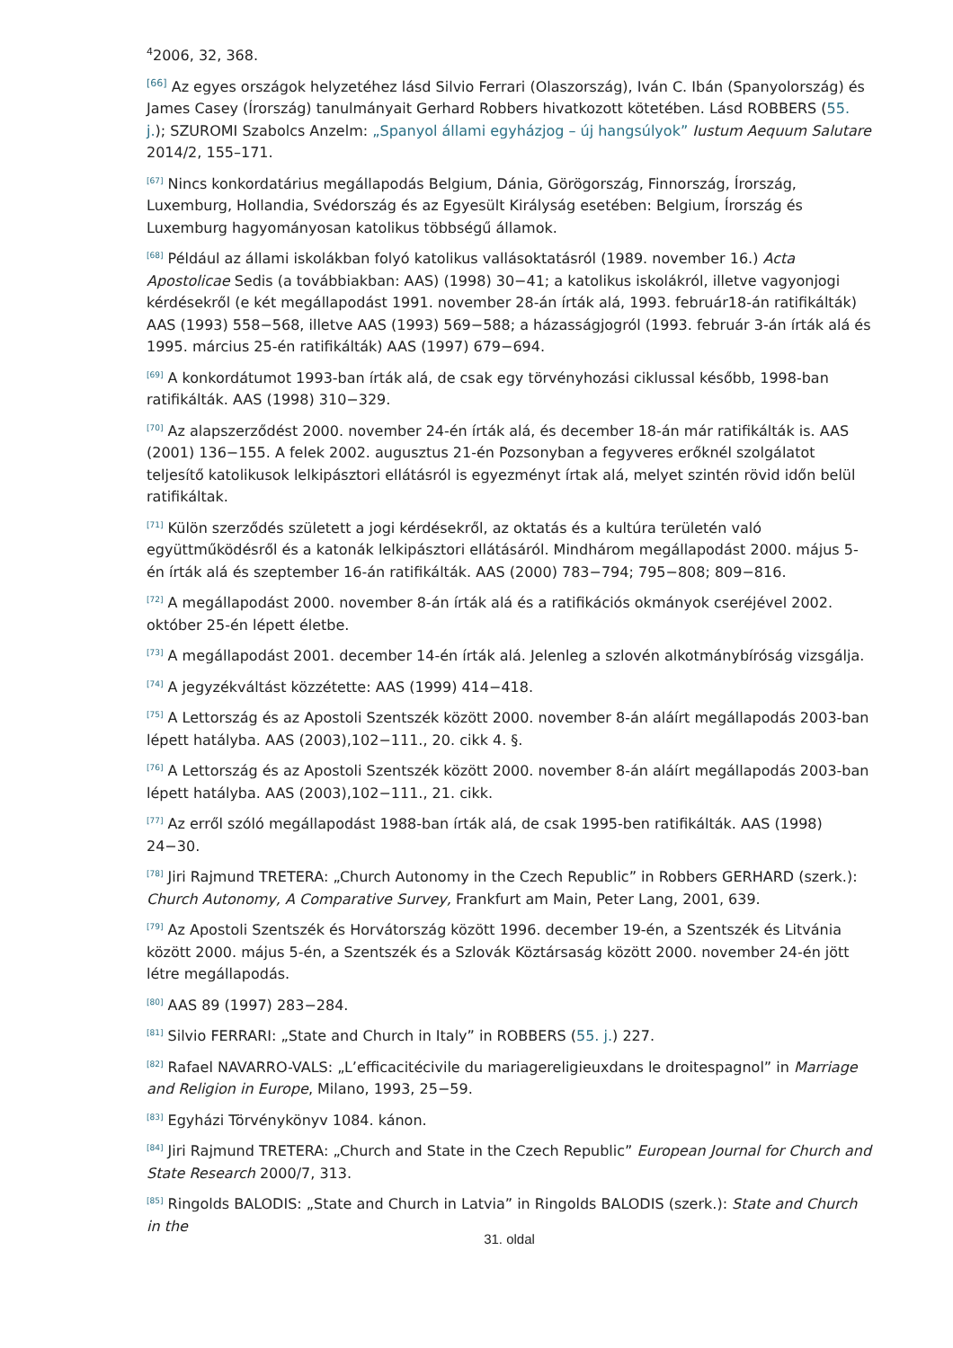<sup>4</sup> 2006, 32, 368.
<sup>[66]</sup> Az egyes országok helyzetéhez lásd Silvio Ferrari (Olaszország), Iván C. Ibán (Spanyolország) és James Casey (Írország) tanulmányait Gerhard Robbers hivatkozott kötetében. Lásd ROBBERS (55. j.); SZUROMI Szabolcs Anzelm: „Spanyol állami egyházjog – új hangsúlyok” Iustum Aequum Salutare 2014/2, 155–171.
<sup>[67]</sup> Nincs konkordatárius megállapodás Belgium, Dánia, Görögország, Finnország, Írország, Luxemburg, Hollandia, Svédország és az Egyesült Királyság esetében: Belgium, Írország és Luxemburg hagyományosan katolikus többségű államok.
<sup>[68]</sup> Például az állami iskolákban folyó katolikus vallásoktatásról (1989. november 16.) Acta Apostolicae Sedis (a továbbiakban: AAS) (1998) 30−41; a katolikus iskolákról, illetve vagyonjogi kérdésekről (e két megállapodást 1991. november 28-án írták alá, 1993. február18-án ratifikálták) AAS (1993) 558−568, illetve AAS (1993) 569−588; a házasságjogról (1993. február 3-án írták alá és 1995. március 25-én ratifikálták) AAS (1997) 679−694.
<sup>[69]</sup> A konkordátumot 1993-ban írták alá, de csak egy törvényhozási ciklussal később, 1998-ban ratifikálták. AAS (1998) 310−329.
<sup>[70]</sup> Az alapszerződést 2000. november 24-én írták alá, és december 18-án már ratifikálták is. AAS (2001) 136−155. A felek 2002. augusztus 21-én Pozsonyban a fegyveres erőknél szolgálatot teljesítő katolikusok lelkipásztori ellátásról is egyezményt írtak alá, melyet szintén rövid időn belül ratifikáltak.
<sup>[71]</sup> Külön szerződés született a jogi kérdésekről, az oktatás és a kultúra területén való együttműködésről és a katonák lelkipásztori ellátásáról. Mindhárom megállapodást 2000. május 5-én írták alá és szeptember 16-án ratifikálták. AAS (2000) 783−794; 795−808; 809−816.
<sup>[72]</sup> A megállapodást 2000. november 8-án írták alá és a ratifikációs okmányok cseréjével 2002. október 25-én lépett életbe.
<sup>[73]</sup> A megállapodást 2001. december 14-én írták alá. Jelenleg a szlovén alkotmánybíróság vizsgálja.
<sup>[74]</sup> A jegyzékváltást közzétette: AAS (1999) 414−418.
<sup>[75]</sup> A Lettország és az Apostoli Szentszék között 2000. november 8-án aláírt megállapodás 2003-ban lépett hatályba. AAS (2003),102−111., 20. cikk 4. §.
<sup>[76]</sup> A Lettország és az Apostoli Szentszék között 2000. november 8-án aláírt megállapodás 2003-ban lépett hatályba. AAS (2003),102−111., 21. cikk.
<sup>[77]</sup> Az erről szóló megállapodást 1988-ban írták alá, de csak 1995-ben ratifikálták. AAS (1998) 24−30.
<sup>[78]</sup> Jiri Rajmund TRETERA: „Church Autonomy in the Czech Republic” in Robbers GERHARD (szerk.): Church Autonomy, A Comparative Survey, Frankfurt am Main, Peter Lang, 2001, 639.
<sup>[79]</sup> Az Apostoli Szentszék és Horvátország között 1996. december 19-én, a Szentszék és Litvánia között 2000. május 5-én, a Szentszék és a Szlovák Köztársaság között 2000. november 24-én jött létre megállapodás.
<sup>[80]</sup> AAS 89 (1997) 283−284.
<sup>[81]</sup> Silvio FERRARI: „State and Church in Italy” in ROBBERS (55. j.) 227.
<sup>[82]</sup> Rafael NAVARRO-VALS: „L’efficacitécivile du mariagereligieuxdans le droitespagnol” in Marriage and Religion in Europe, Milano, 1993, 25−59.
<sup>[83]</sup> Egyházi Törvénykönyv 1084. kánon.
<sup>[84]</sup> Jiri Rajmund TRETERA: „Church and State in the Czech Republic” European Journal for Church and State Research 2000/7, 313.
<sup>[85]</sup> Ringolds BALODIS: „State and Church in Latvia” in Ringolds BALODIS (szerk.): State and Church in the
31. oldal